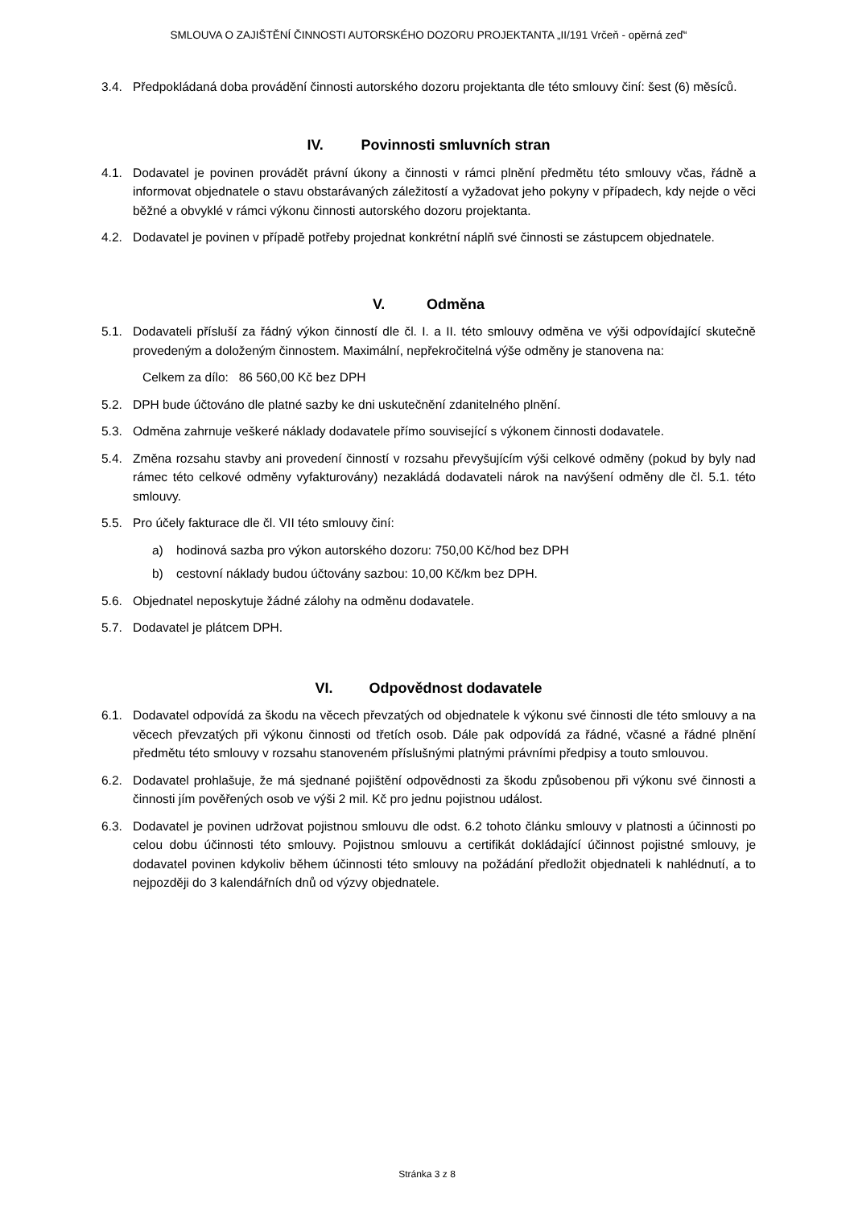SMLOUVA O ZAJIŠTĚNÍ ČINNOSTI AUTORSKÉHO DOZORU PROJEKTANTA „II/191 Vrčeň - opěrná zeď“
3.4. Předpokládaná doba provádění činnosti autorského dozoru projektanta dle této smlouvy činí: šest (6) měsíců.
IV. Povinnosti smluvních stran
4.1. Dodavatel je povinen provádět právní úkony a činnosti v rámci plnění předmětu této smlouvy včas, řádně a informovat objednatele o stavu obstarávaných záležitostí a vyžadovat jeho pokyny v případech, kdy nejde o věci běžné a obvyklé v rámci výkonu činnosti autorského dozoru projektanta.
4.2. Dodavatel je povinen v případě potřeby projednat konkrétní náplň své činnosti se zástupcem objednatele.
V. Odměna
5.1. Dodavateli přísluší za řádný výkon činností dle čl. I. a II. této smlouvy odměna ve výši odpovídající skutečně provedeným a doloženým činnostem. Maximální, nepřekročitelná výše odměny je stanovena na:
Celkem za dílo: 86 560,00 Kč bez DPH
5.2. DPH bude účtováno dle platné sazby ke dni uskutečnění zdanitelného plnění.
5.3. Odměna zahrnuje veškeré náklady dodavatele přímo související s výkonem činnosti dodavatele.
5.4. Změna rozsahu stavby ani provedení činností v rozsahu převyšujícím výši celkové odměny (pokud by byly nad rámec této celkové odměny vyfakturovány) nezakládá dodavateli nárok na navýšení odměny dle čl. 5.1. této smlouvy.
5.5. Pro účely fakturace dle čl. VII této smlouvy činí:
a) hodinová sazba pro výkon autorského dozoru: 750,00 Kč/hod bez DPH
b) cestovní náklady budou účtovány sazbou: 10,00 Kč/km bez DPH.
5.6. Objednatel neposkytuje žádné zálohy na odměnu dodavatele.
5.7. Dodavatel je plátcem DPH.
VI. Odpovědnost dodavatele
6.1. Dodavatel odpovídá za škodu na věcech převzatých od objednatele k výkonu své činnosti dle této smlouvy a na věcech převzatých při výkonu činnosti od třetích osob. Dále pak odpovídá za řádné, včasné a řádné plnění předmětu této smlouvy v rozsahu stanoveném příslušnými platnými právními předpisy a touto smlouvou.
6.2. Dodavatel prohlašuje, že má sjednané pojištění odpovědnosti za škodu způsobenou při výkonu své činnosti a činnosti jím pověřených osob ve výši 2 mil. Kč pro jednu pojistnou událost.
6.3. Dodavatel je povinen udržovat pojistnou smlouvu dle odst. 6.2 tohoto článku smlouvy v platnosti a účinnosti po celou dobu účinnosti této smlouvy. Pojistnou smlouvu a certifikát dokládající účinnost pojistné smlouvy, je dodavatel povinen kdykoliv během účinnosti této smlouvy na požádání předložit objednateli k nahlédnutí, a to nejpozději do 3 kalendářních dnů od výzvy objednatele.
Stránka 3 z 8